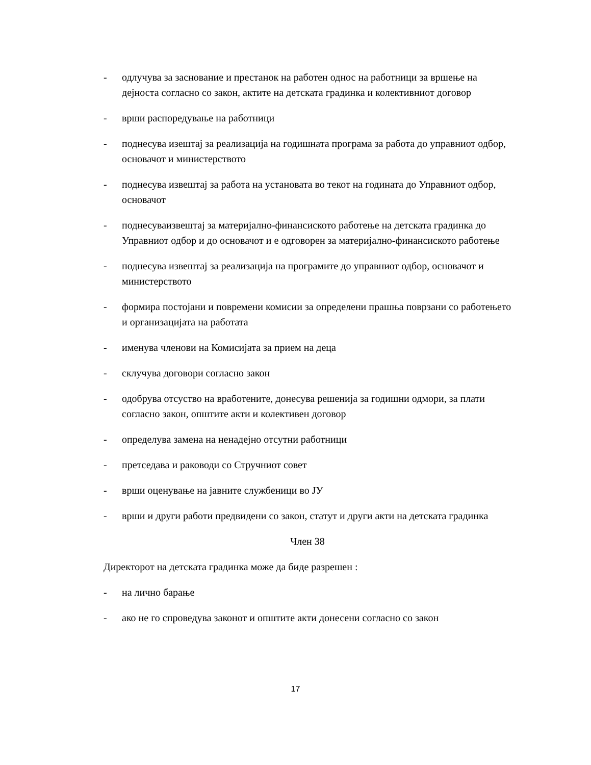- одлучува за заснование и престанок на работен однос на работници за вршење на дејноста согласно со закон, актите на детската градинка и колективниот договор
- врши распоредување на работници
- поднесува изештај за реализација на годишната програма за работа до управниот одбор, основачот и министерството
- поднесува извештај за работа на установата во текот на годината до Управниот одбор, основачот
- поднесуваизвештај за материјално-финансиското работење на детската градинка до Управниот одбор и до основачот и е одговорен за материјално-финансиското работење
- поднесува извештај за реализација на програмите до управниот одбор, основачот и министерството
- формира постојани и повремени комисии за определени прашња поврзани со работењето и организацијата на работата
- именува членови на Комисијата за прием на деца
- склучува договори согласно закон
- одобрува отсуство на вработените, донесува решенија за годишни одмори, за плати согласно закон, општите акти и колективен договор
- определува замена на ненадејно отсутни работници
- претседава и раководи со Стручниот совет
- врши оценување на јавните службеници во ЈУ
- врши и други работи предвидени со закон, статут и други акти на детската градинка
Член 38
Директорот на детската градинка може да биде разрешен :
- на лично барање
- ако не го спроведува законот и општите акти донесени согласно со закон
17